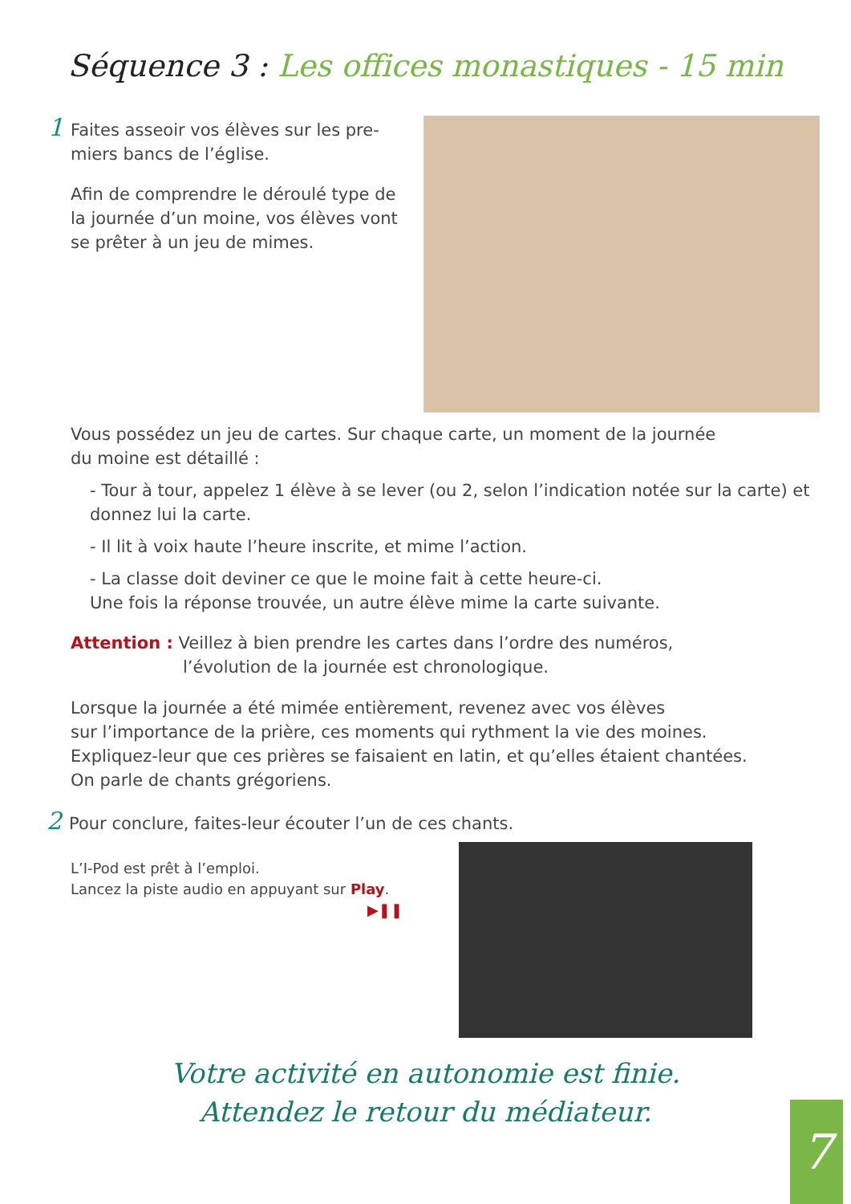Séquence 3 : Les offices monastiques - 15 min
1 Faites asseoir vos élèves sur les pre-
miers bancs de l’église.
Afin de comprendre le déroulé type de la journée d’un moine, vos élèves vont se prêter à un jeu de mimes.
Vous possédez un jeu de cartes. Sur chaque carte, un moment de la journée
du moine est détaillé :
- Tour à tour, appelez 1 élève à se lever (ou 2, selon l’indication notée sur la carte) et donnez lui la carte.
- Il lit à voix haute l’heure inscrite, et mime l’action.
- La classe doit deviner ce que le moine fait à cette heure-ci.
Une fois la réponse trouvée, un autre élève mime la carte suivante.
Attention : Veillez à bien prendre les cartes dans l’ordre des numéros,
l’évolution de la journée est chronologique.
Lorsque la journée a été mimée entièrement, revenez avec vos élèves
sur l’importance de la prière, ces moments qui rythment la vie des moines.
Expliquez-leur que ces prières se faisaient en latin, et qu’elles étaient chantées.
On parle de chants grégoriens.
2 Pour conclure, faites-leur écouter l’un de ces chants.
L’I-Pod est prêt à l’emploi.
Lancez la piste audio en appuyant sur Play.
▶❚❚
Votre activité en autonomie est finie.
Attendez le retour du médiateur.
7